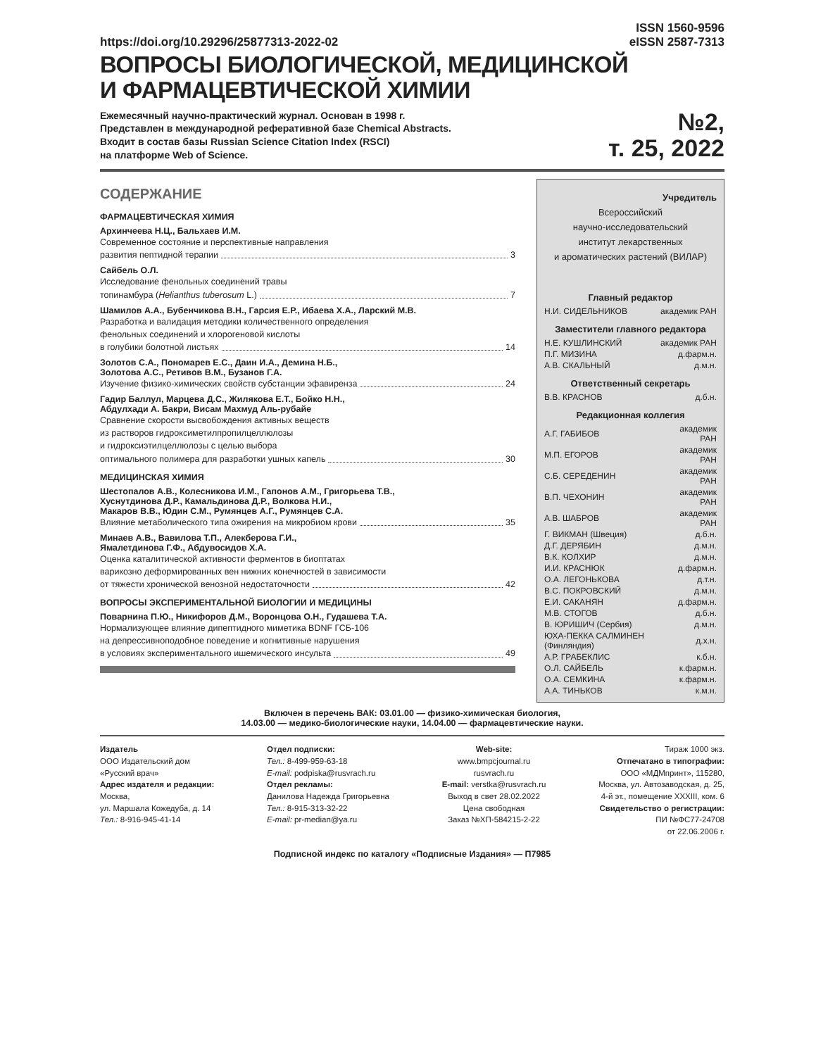https://doi.org/10.29296/25877313-2022-02
ISSN 1560-9596
eISSN 2587-7313
ВОПРОСЫ БИОЛОГИЧЕСКОЙ, МЕДИЦИНСКОЙ
И ФАРМАЦЕВТИЧЕСКОЙ ХИМИИ
Ежемесячный научно-практический журнал. Основан в 1998 г.
Представлен в международной реферативной базе Chemical Abstracts.
Входит в состав базы Russian Science Citation Index (RSCI)
на платформе Web of Science.
№2,
т. 25, 2022
СОДЕРЖАНИЕ
ФАРМАЦЕВТИЧЕСКАЯ ХИМИЯ
Архинчеева Н.Ц., Бальхаев И.М.
Современное состояние и перспективные направления
развития пептидной терапии 3
Сайбель О.Л.
Исследование фенольных соединений травы
топинамбура (Helianthus tuberosum L.) 7
Шамилов А.А., Бубенчикова В.Н., Гарсия Е.Р., Ибаева Х.А., Ларский М.В.
Разработка и валидация методики количественного определения
фенольных соединений и хлорогеновой кислоты
в голубики болотной листьях 14
Золотов С.А., Пономарев Е.С., Даин И.А., Демина Н.Б.,
Золотова А.С., Ретивов В.М., Бузанов Г.А.
Изучение физико-химических свойств субстанции эфавиренза 24
Гадир Баллул, Марцева Д.С., Жилякова Е.Т., Бойко Н.Н.,
Абдулхади А. Бакри, Висам Махмуд Аль-рубайе
Сравнение скорости высвобождения активных веществ
из растворов гидроксиметилпропилцеллюлозы
и гидроксиэтилцеллюлозы с целью выбора
оптимального полимера для разработки ушных капель 30
МЕДИЦИНСКАЯ ХИМИЯ
Шестопалов А.В., Колесникова И.М., Гапонов А.М., Григорьева Т.В.,
Хуснутдинова Д.Р., Камальдинова Д.Р., Волкова Н.И.,
Макаров В.В., Юдин С.М., Румянцев А.Г., Румянцев С.А.
Влияние метаболического типа ожирения на микробиом крови 35
Минаев А.В., Вавилова Т.П., Алекберова Г.И.,
Ямалетдинова Г.Ф., Абдувосидов Х.А.
Оценка каталитической активности ферментов в биоптатах
варикозно деформированных вен нижних конечностей в зависимости
от тяжести хронической венозной недостаточности 42
ВОПРОСЫ ЭКСПЕРИМЕНТАЛЬНОЙ БИОЛОГИИ И МЕДИЦИНЫ
Поварнина П.Ю., Никифоров Д.М., Воронцова О.Н., Гудашева Т.А.
Нормализующее влияние дипептидного миметика BDNF ГСБ-106
на депрессивноподобное поведение и когнитивные нарушения
в условиях экспериментального ишемического инсульта 49
Учредитель
Всероссийский
научно-исследовательский
институт лекарственных
и ароматических растений (ВИЛАР)
Главный редактор
| Н.И. СИДЕЛЬНИКОВ | академик РАН |
Заместители главного редактора
| Н.Е. КУШЛИНСКИЙ | академик РАН |
| П.Г. МИЗИНА | д.фарм.н. |
| А.В. СКАЛЬНЫЙ | д.м.н. |
Ответственный секретарь
| В.В. КРАСНОВ | д.б.н. |
Редакционная коллегия
| А.Г. ГАБИБОВ | академик РАН |
| М.П. ЕГОРОВ | академик РАН |
| С.Б. СЕРЕДЕНИН | академик РАН |
| В.П. ЧЕХОНИН | академик РАН |
| А.В. ШАБРОВ | академик РАН |
| Г. ВИКМАН (Швеция) | д.б.н. |
| Д.Г. ДЕРЯБИН | д.м.н. |
| В.К. КОЛХИР | д.м.н. |
| И.И. КРАСНЮК | д.фарм.н. |
| О.А. ЛЕГОНЬКОВА | д.т.н. |
| В.С. ПОКРОВСКИЙ | д.м.н. |
| Е.И. САКАНЯН | д.фарм.н. |
| М.В. СТОГОВ | д.б.н. |
| В. ЮРИШИЧ (Сербия) | д.м.н. |
| ЮХА-ПЕККА САЛМИНЕН (Финляндия) | д.х.н. |
| А.Р. ГРАБЕКЛИС | к.б.н. |
| О.Л. САЙБЕЛЬ | к.фарм.н. |
| О.А. СЕМКИНА | к.фарм.н. |
| А.А. ТИНЬКОВ | к.м.н. |
Включен в перечень ВАК: 03.01.00 — физико-химическая биология,
14.03.00 — медико-биологические науки, 14.04.00 — фармацевтические науки.
Издатель
ООО Издательский дом
«Русский врач»
Адрес издателя и редакции:
Москва,
ул. Маршала Кожедуба, д. 14
Тел.: 8-916-945-41-14
Отдел подписки:
Тел.: 8-499-959-63-18
E-mail: podpiska@rusvrach.ru
Отдел рекламы:
Данилова Надежда Григорьевна
Тел.: 8-915-313-32-22
E-mail: pr-median@ya.ru
Web-site:
www.bmpcjournal.ru
rusvrach.ru
E-mail: verstka@rusvrach.ru
Выход в свет 28.02.2022
Цена свободная
Заказ №ХП-584215-2-22
Тираж 1000 экз.
Отпечатано в типографии:
ООО «МДМпринт», 115280,
Москва, ул. Автозаводская, д. 25,
4-й эт., помещение XXXIII, ком. 6
Свидетельство о регистрации:
ПИ №ФС77-24708
от 22.06.2006 г.
Подписной индекс по каталогу «Подписные Издания» — П7985